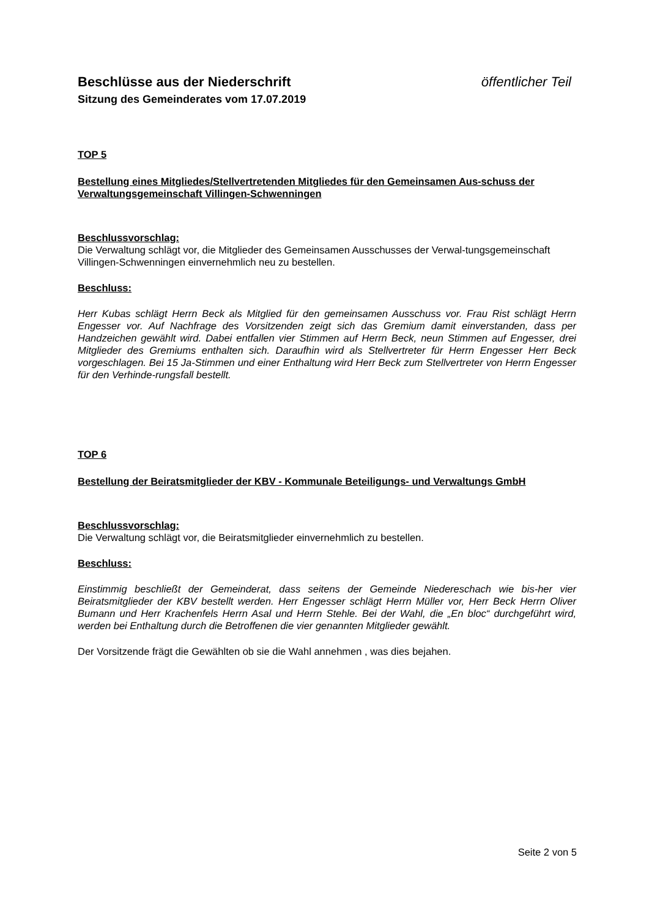Beschlüsse aus der Niederschrift öffentlicher Teil
Sitzung des Gemeinderates vom 17.07.2019
TOP 5
Bestellung eines Mitgliedes/Stellvertretenden Mitgliedes für den Gemeinsamen Aus-schuss der Verwaltungsgemeinschaft Villingen-Schwenningen
Beschlussvorschlag:
Die Verwaltung schlägt vor, die Mitglieder des Gemeinsamen Ausschusses der Verwal-tungsgemeinschaft Villingen-Schwenningen einvernehmlich neu zu bestellen.
Beschluss:
Herr Kubas schlägt Herrn Beck als Mitglied für den gemeinsamen Ausschuss vor. Frau Rist schlägt Herrn Engesser vor. Auf Nachfrage des Vorsitzenden zeigt sich das Gremium damit einverstanden, dass per Handzeichen gewählt wird. Dabei entfallen vier Stimmen auf Herrn Beck, neun Stimmen auf Engesser, drei Mitglieder des Gremiums enthalten sich. Daraufhin wird als Stellvertreter für Herrn Engesser Herr Beck vorgeschlagen. Bei 15 Ja-Stimmen und einer Enthaltung wird Herr Beck zum Stellvertreter von Herrn Engesser für den Verhinde-rungsfall bestellt.
TOP 6
Bestellung der Beiratsmitglieder der KBV - Kommunale Beteiligungs- und Verwaltungs GmbH
Beschlussvorschlag:
Die Verwaltung schlägt vor, die Beiratsmitglieder einvernehmlich zu bestellen.
Beschluss:
Einstimmig beschließt der Gemeinderat, dass seitens der Gemeinde Niedereschach wie bis-her vier Beiratsmitglieder der KBV bestellt werden. Herr Engesser schlägt Herrn Müller vor, Herr Beck Herrn Oliver Bumann und Herr Krachenfels Herrn Asal und Herrn Stehle. Bei der Wahl, die „En bloc“ durchgeführt wird, werden bei Enthaltung durch die Betroffenen die vier genannten Mitglieder gewählt.
Der Vorsitzende frägt die Gewählten ob sie die Wahl annehmen , was dies bejahen.
Seite 2 von 5